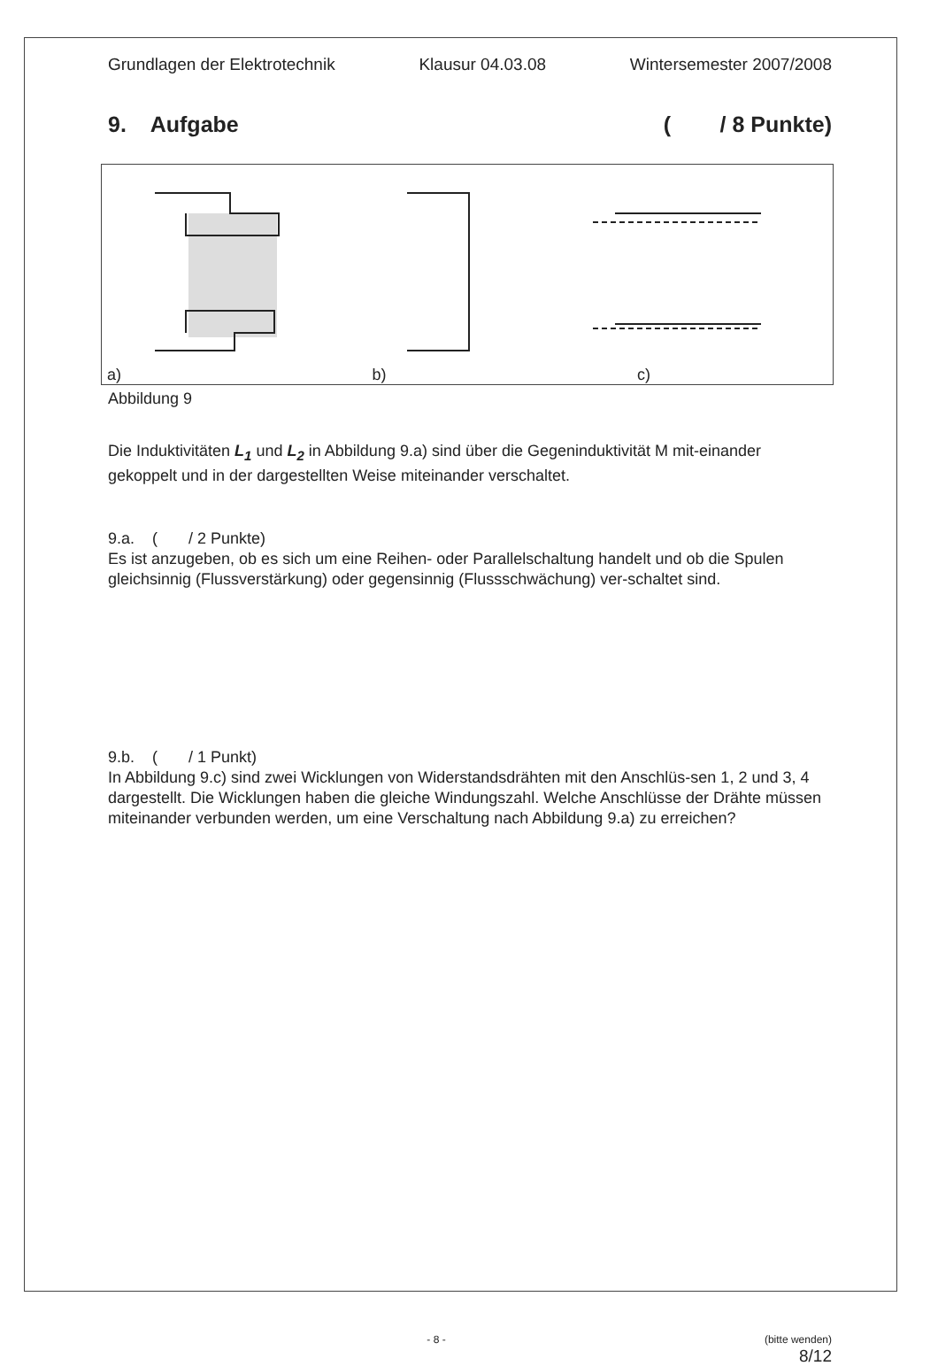Grundlagen der Elektrotechnik Klausur 04.03.08 Wintersemester 2007/2008
9. Aufgabe ( / 8 Punkte)
a) b) c)
Abbildung 9
Die Induktivitäten L<sub>1</sub> und L<sub>2</sub> in Abbildung 9.a) sind über die Gegeninduktivität M mit-einander gekoppelt und in der dargestellten Weise miteinander verschaltet.
9.a. ( / 2 Punkte)
Es ist anzugeben, ob es sich um eine Reihen- oder Parallelschaltung handelt und ob die Spulen gleichsinnig (Flussverstärkung) oder gegensinnig (Flussschwächung) ver-schaltet sind.
9.b. ( / 1 Punkt)
In Abbildung 9.c) sind zwei Wicklungen von Widerstandsdrähten mit den Anschlüs-sen 1, 2 und 3, 4 dargestellt. Die Wicklungen haben die gleiche Windungszahl. Welche Anschlüsse der Drähte müssen miteinander verbunden werden, um eine Verschaltung nach Abbildung 9.a) zu erreichen?
- 8 - (bitte wenden)
8/12